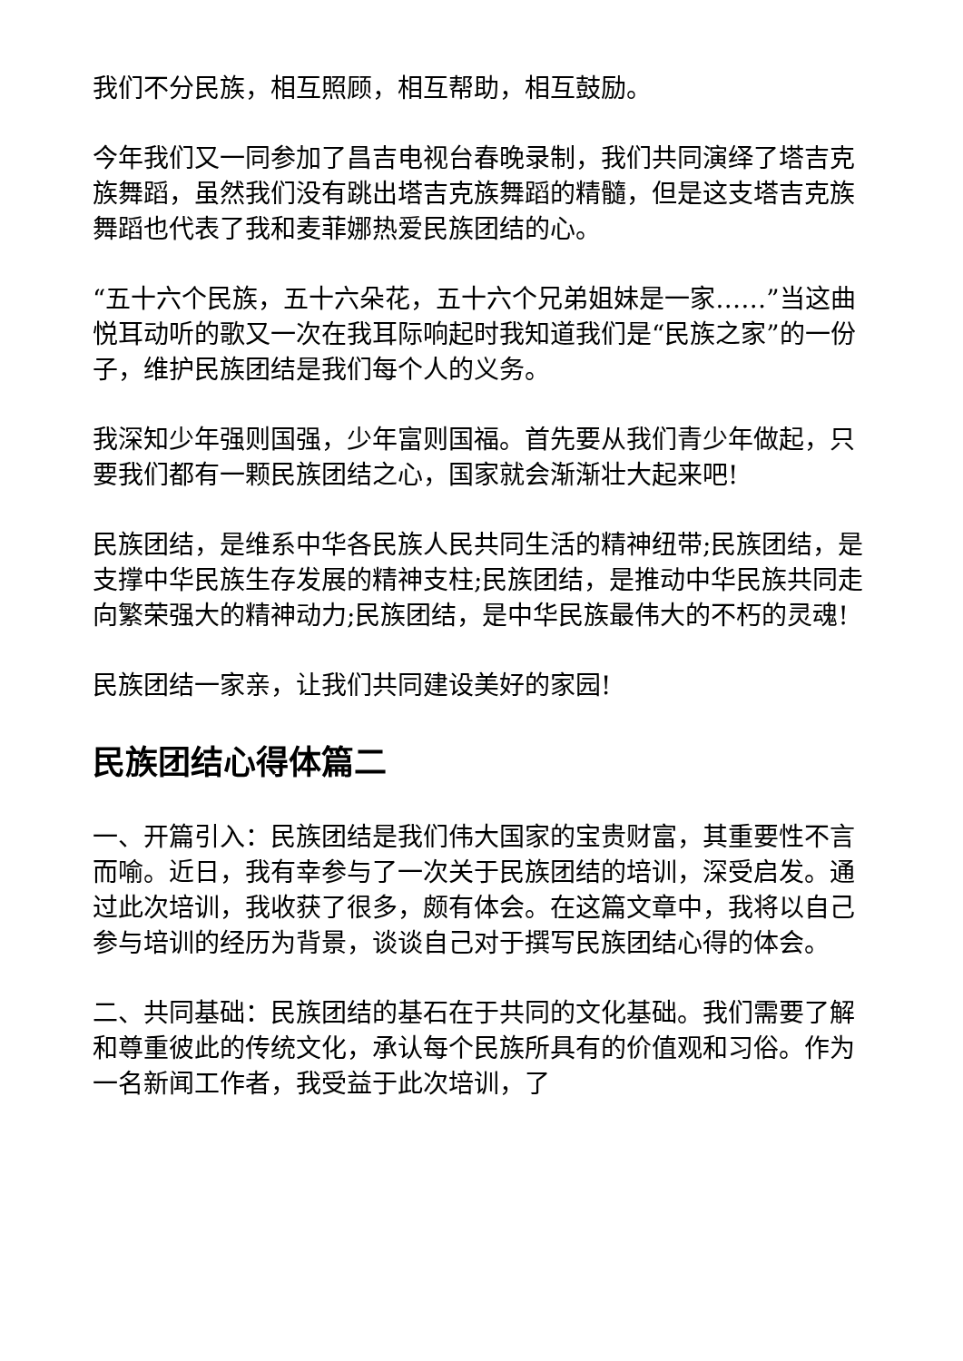我们不分民族，相互照顾，相互帮助，相互鼓励。
今年我们又一同参加了昌吉电视台春晚录制，我们共同演绎了塔吉克族舞蹈，虽然我们没有跳出塔吉克族舞蹈的精髓，但是这支塔吉克族舞蹈也代表了我和麦菲娜热爱民族团结的心。
“五十六个民族，五十六朵花，五十六个兄弟姐妹是一家……”当这曲悦耳动听的歌又一次在我耳际响起时我知道我们是“民族之家”的一份子，维护民族团结是我们每个人的义务。
我深知少年强则国强，少年富则国福。首先要从我们青少年做起，只要我们都有一颗民族团结之心，国家就会渐渐壮大起来吧!
民族团结，是维系中华各民族人民共同生活的精神纽带;民族团结，是支撑中华民族生存发展的精神支柱;民族团结，是推动中华民族共同走向繁荣强大的精神动力;民族团结，是中华民族最伟大的不朽的灵魂!
民族团结一家亲，让我们共同建设美好的家园!
民族团结心得体篇二
一、开篇引入：民族团结是我们伟大国家的宝贵财富，其重要性不言而喻。近日，我有幸参与了一次关于民族团结的培训，深受启发。通过此次培训，我收获了很多，颇有体会。在这篇文章中，我将以自己参与培训的经历为背景，谈谈自己对于撰写民族团结心得的体会。
二、共同基础：民族团结的基石在于共同的文化基础。我们需要了解和尊重彼此的传统文化，承认每个民族所具有的价值观和习俗。作为一名新闻工作者，我受益于此次培训，了